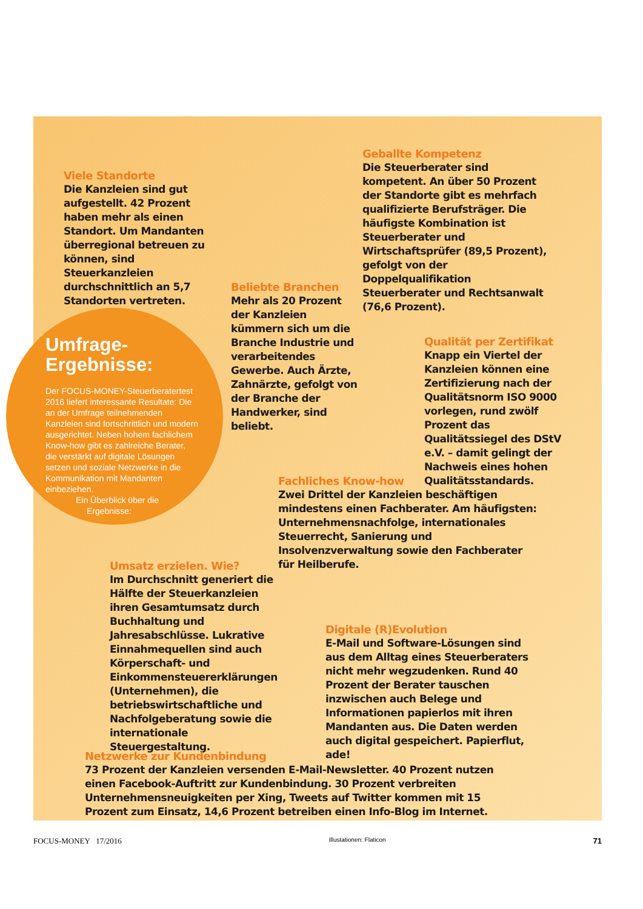Viele Standorte
Die Kanzleien sind gut aufgestellt. 42 Prozent haben mehr als einen Standort. Um Mandanten überregional betreuen zu können, sind Steuerkanzleien durchschnittlich an 5,7 Standorten vertreten.
Geballte Kompetenz
Die Steuerberater sind kompetent. An über 50 Prozent der Standorte gibt es mehrfach qualifizierte Berufsträger. Die häufigste Kombination ist Steuerberater und Wirtschaftsprüfer (89,5 Prozent), gefolgt von der Doppelqualifikation Steuerberater und Rechtsanwalt (76,6 Prozent).
Beliebte Branchen
Mehr als 20 Prozent der Kanzleien kümmern sich um die Branche Industrie und verarbeitendes Gewerbe. Auch Ärzte, Zahnärzte, gefolgt von der Branche der Handwerker, sind beliebt.
Qualität per Zertifikat
Knapp ein Viertel der Kanzleien können eine Zertifizierung nach der Qualitätsnorm ISO 9000 vorlegen, rund zwölf Prozent das Qualitätssiegel des DStV e.V. – damit gelingt der Nachweis eines hohen Qualitätsstandards.
Umfrage-
Ergebnisse:
Der FOCUS-MONEY-Steuerberatertest 2016 liefert interessante Resultate: Die an der Umfrage teilnehmenden Kanzleien sind fortschrittlich und modern ausgerichtet. Neben hohem fachlichem Know-how gibt es zahlreiche Berater, die verstärkt auf digitale Lösungen setzen und soziale Netzwerke in die Kommunikation mit Mandanten einbeziehen.
Ein Überblick über die
Ergebnisse:
Fachliches Know-how
Zwei Drittel der Kanzleien beschäftigen mindestens einen Fachberater. Am häufigsten: Unternehmensnachfolge, internationales Steuerrecht, Sanierung und Insolvenzverwaltung sowie den Fachberater für Heilberufe.
Umsatz erzielen. Wie?
Im Durchschnitt generiert die Hälfte der Steuerkanzleien ihren Gesamtumsatz durch Buchhaltung und Jahresabschlüsse. Lukrative Einnahmequellen sind auch Körperschaft- und Einkommensteuererklärungen (Unternehmen), die betriebswirtschaftliche und Nachfolgeberatung sowie die internationale Steuergestaltung.
Digitale (R)Evolution
E-Mail und Software-Lösungen sind aus dem Alltag eines Steuerberaters nicht mehr wegzudenken. Rund 40 Prozent der Berater tauschen inzwischen auch Belege und Informationen papierlos mit ihren Mandanten aus. Die Daten werden auch digital gespeichert. Papierflut, ade!
Netzwerke zur Kundenbindung
73 Prozent der Kanzleien versenden E-Mail-Newsletter. 40 Prozent nutzen einen Facebook-Auftritt zur Kundenbindung. 30 Prozent verbreiten Unternehmensneuigkeiten per Xing, Tweets auf Twitter kommen mit 15 Prozent zum Einsatz, 14,6 Prozent betreiben einen Info-Blog im Internet.
FOCUS-MONEY 17/2016 Illustationen: Flaticon 71